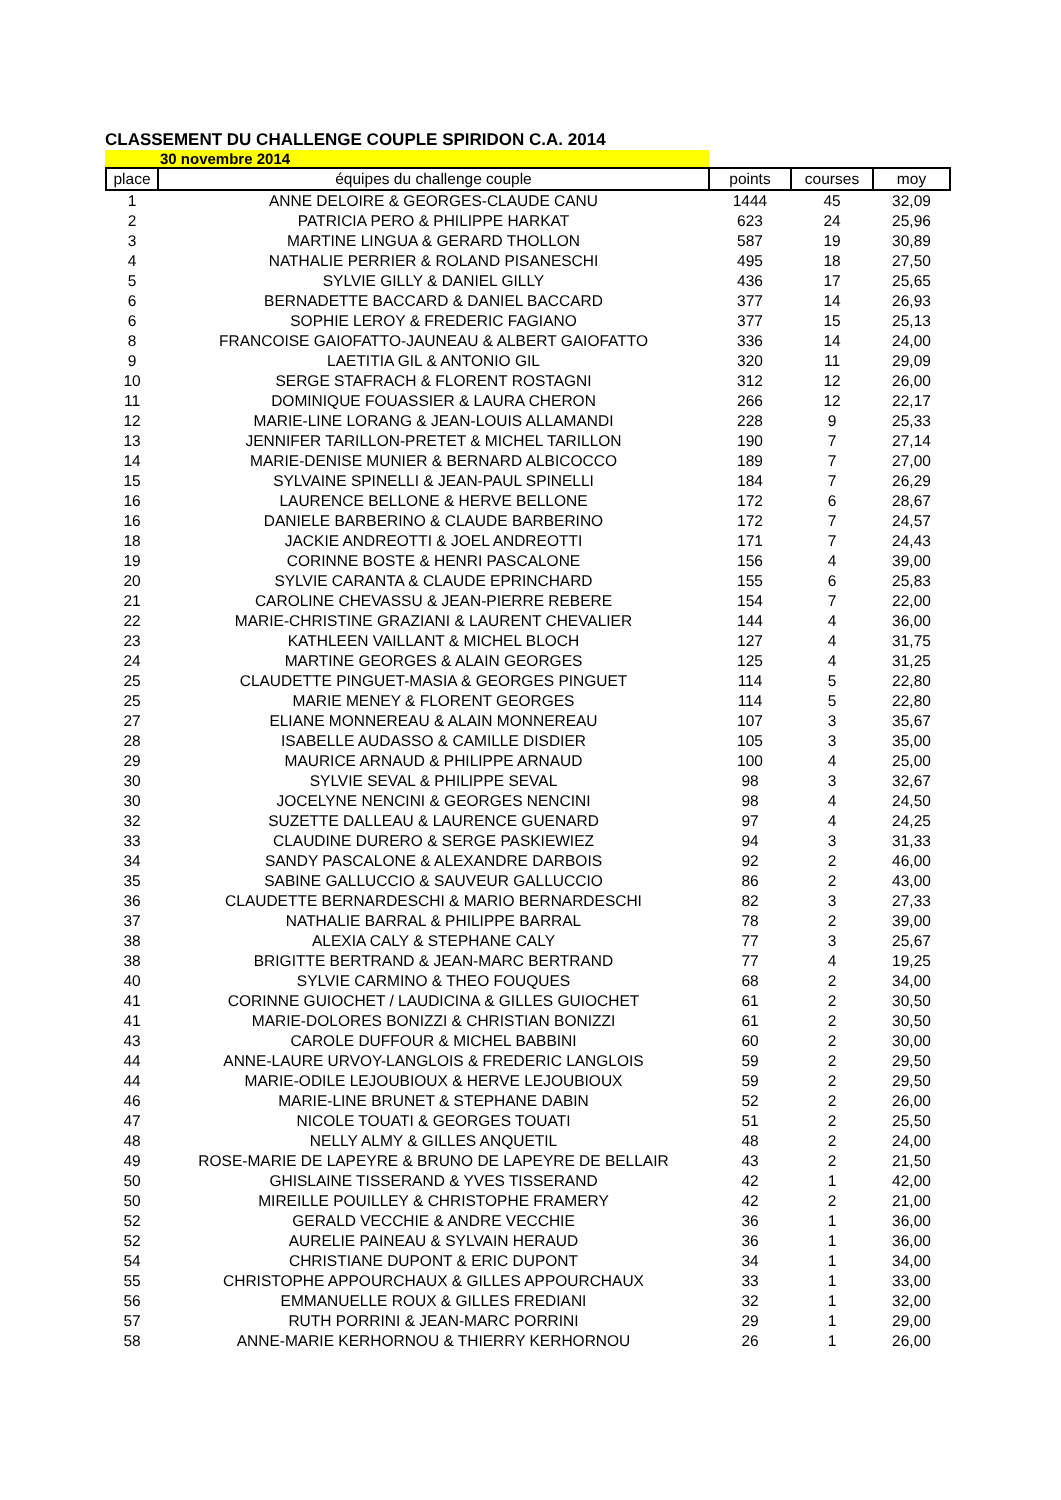CLASSEMENT DU CHALLENGE COUPLE SPIRIDON C.A. 2014
30 novembre 2014
| place | équipes du challenge couple | points | courses | moy |
| --- | --- | --- | --- | --- |
| 1 | ANNE DELOIRE & GEORGES-CLAUDE CANU | 1444 | 45 | 32,09 |
| 2 | PATRICIA PERO & PHILIPPE HARKAT | 623 | 24 | 25,96 |
| 3 | MARTINE LINGUA & GERARD THOLLON | 587 | 19 | 30,89 |
| 4 | NATHALIE PERRIER & ROLAND PISANESCHI | 495 | 18 | 27,50 |
| 5 | SYLVIE GILLY & DANIEL GILLY | 436 | 17 | 25,65 |
| 6 | BERNADETTE BACCARD & DANIEL BACCARD | 377 | 14 | 26,93 |
| 6 | SOPHIE LEROY & FREDERIC FAGIANO | 377 | 15 | 25,13 |
| 8 | FRANCOISE GAIOFATTO-JAUNEAU & ALBERT GAIOFATTO | 336 | 14 | 24,00 |
| 9 | LAETITIA GIL & ANTONIO GIL | 320 | 11 | 29,09 |
| 10 | SERGE STAFRACH & FLORENT ROSTAGNI | 312 | 12 | 26,00 |
| 11 | DOMINIQUE FOUASSIER & LAURA CHERON | 266 | 12 | 22,17 |
| 12 | MARIE-LINE LORANG & JEAN-LOUIS ALLAMANDI | 228 | 9 | 25,33 |
| 13 | JENNIFER TARILLON-PRETET & MICHEL TARILLON | 190 | 7 | 27,14 |
| 14 | MARIE-DENISE MUNIER & BERNARD ALBICOCCO | 189 | 7 | 27,00 |
| 15 | SYLVAINE SPINELLI & JEAN-PAUL SPINELLI | 184 | 7 | 26,29 |
| 16 | LAURENCE BELLONE & HERVE BELLONE | 172 | 6 | 28,67 |
| 16 | DANIELE BARBERINO & CLAUDE BARBERINO | 172 | 7 | 24,57 |
| 18 | JACKIE ANDREOTTI & JOEL ANDREOTTI | 171 | 7 | 24,43 |
| 19 | CORINNE BOSTE & HENRI PASCALONE | 156 | 4 | 39,00 |
| 20 | SYLVIE CARANTA & CLAUDE EPRINCHARD | 155 | 6 | 25,83 |
| 21 | CAROLINE CHEVASSU & JEAN-PIERRE REBERE | 154 | 7 | 22,00 |
| 22 | MARIE-CHRISTINE GRAZIANI & LAURENT CHEVALIER | 144 | 4 | 36,00 |
| 23 | KATHLEEN VAILLANT & MICHEL BLOCH | 127 | 4 | 31,75 |
| 24 | MARTINE GEORGES & ALAIN GEORGES | 125 | 4 | 31,25 |
| 25 | CLAUDETTE PINGUET-MASIA & GEORGES PINGUET | 114 | 5 | 22,80 |
| 25 | MARIE MENEY & FLORENT GEORGES | 114 | 5 | 22,80 |
| 27 | ELIANE MONNEREAU & ALAIN MONNEREAU | 107 | 3 | 35,67 |
| 28 | ISABELLE AUDASSO & CAMILLE DISDIER | 105 | 3 | 35,00 |
| 29 | MAURICE ARNAUD & PHILIPPE ARNAUD | 100 | 4 | 25,00 |
| 30 | SYLVIE SEVAL & PHILIPPE SEVAL | 98 | 3 | 32,67 |
| 30 | JOCELYNE NENCINI & GEORGES NENCINI | 98 | 4 | 24,50 |
| 32 | SUZETTE DALLEAU & LAURENCE GUENARD | 97 | 4 | 24,25 |
| 33 | CLAUDINE DURERO & SERGE PASKIEWIEZ | 94 | 3 | 31,33 |
| 34 | SANDY PASCALONE & ALEXANDRE DARBOIS | 92 | 2 | 46,00 |
| 35 | SABINE GALLUCCIO & SAUVEUR GALLUCCIO | 86 | 2 | 43,00 |
| 36 | CLAUDETTE BERNARDESCHI & MARIO BERNARDESCHI | 82 | 3 | 27,33 |
| 37 | NATHALIE BARRAL & PHILIPPE BARRAL | 78 | 2 | 39,00 |
| 38 | ALEXIA CALY & STEPHANE CALY | 77 | 3 | 25,67 |
| 38 | BRIGITTE BERTRAND & JEAN-MARC BERTRAND | 77 | 4 | 19,25 |
| 40 | SYLVIE CARMINO & THEO FOUQUES | 68 | 2 | 34,00 |
| 41 | CORINNE GUIOCHET / LAUDICINA & GILLES GUIOCHET | 61 | 2 | 30,50 |
| 41 | MARIE-DOLORES BONIZZI & CHRISTIAN BONIZZI | 61 | 2 | 30,50 |
| 43 | CAROLE DUFFOUR & MICHEL BABBINI | 60 | 2 | 30,00 |
| 44 | ANNE-LAURE URVOY-LANGLOIS & FREDERIC LANGLOIS | 59 | 2 | 29,50 |
| 44 | MARIE-ODILE LEJOUBIOUX & HERVE LEJOUBIOUX | 59 | 2 | 29,50 |
| 46 | MARIE-LINE BRUNET & STEPHANE DABIN | 52 | 2 | 26,00 |
| 47 | NICOLE TOUATI & GEORGES TOUATI | 51 | 2 | 25,50 |
| 48 | NELLY ALMY & GILLES ANQUETIL | 48 | 2 | 24,00 |
| 49 | ROSE-MARIE DE LAPEYRE & BRUNO DE LAPEYRE DE BELLAIR | 43 | 2 | 21,50 |
| 50 | GHISLAINE TISSERAND & YVES TISSERAND | 42 | 1 | 42,00 |
| 50 | MIREILLE POUILLEY & CHRISTOPHE FRAMERY | 42 | 2 | 21,00 |
| 52 | GERALD VECCHIE & ANDRE VECCHIE | 36 | 1 | 36,00 |
| 52 | AURELIE PAINEAU & SYLVAIN HERAUD | 36 | 1 | 36,00 |
| 54 | CHRISTIANE DUPONT & ERIC DUPONT | 34 | 1 | 34,00 |
| 55 | CHRISTOPHE APPOURCHAUX & GILLES APPOURCHAUX | 33 | 1 | 33,00 |
| 56 | EMMANUELLE ROUX & GILLES FREDIANI | 32 | 1 | 32,00 |
| 57 | RUTH PORRINI & JEAN-MARC PORRINI | 29 | 1 | 29,00 |
| 58 | ANNE-MARIE KERHORNOU & THIERRY KERHORNOU | 26 | 1 | 26,00 |